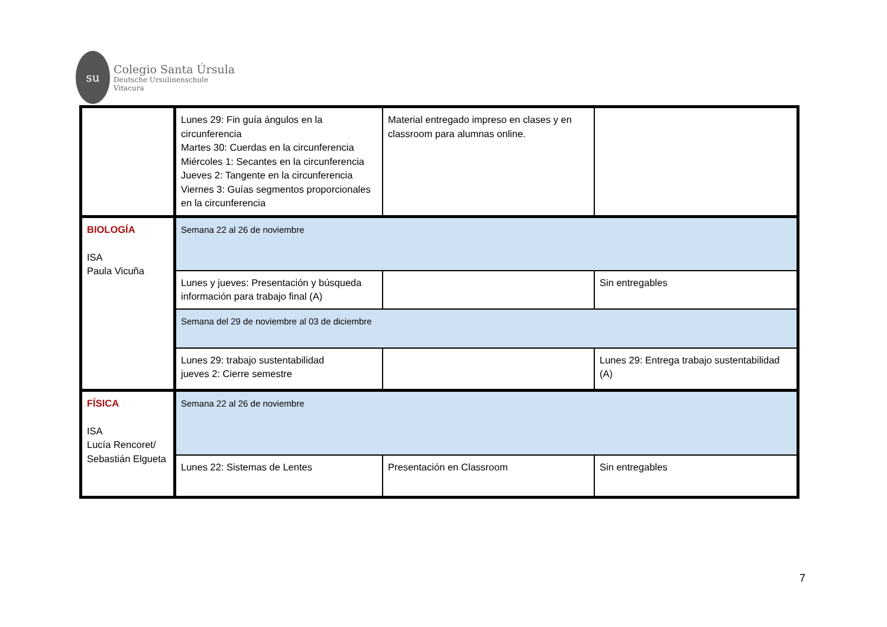su
Colegio Santa Úrsula
Deutsche Ursulinenschule
Vitacura
| | Lunes 29: Fin guía ángulos en la circunferencia Martes 30: Cuerdas en la circunferencia Miércoles 1: Secantes en la circunferencia Jueves 2: Tangente en la circunferencia Viernes 3: Guías segmentos proporcionales en la circunferencia | Material entregado impreso en clases y en classroom para alumnas online. | |
| BIOLOGÍA ISA Paula Vicuña | Semana 22 al 26 de noviembre | | |
| | Lunes y jueves: Presentación y búsqueda información para trabajo final (A) | | Sin entregables |
| | Semana del 29 de noviembre al 03 de diciembre | | |
| | Lunes 29: trabajo sustentabilidad jueves 2: Cierre semestre | | Lunes 29: Entrega trabajo sustentabilidad (A) |
| FÍSICA ISA Lucía Rencoret/ Sebastián Elgueta | Semana 22 al 26 de noviembre | | |
| | Lunes 22: Sistemas de Lentes | Presentación en Classroom | Sin entregables |
7